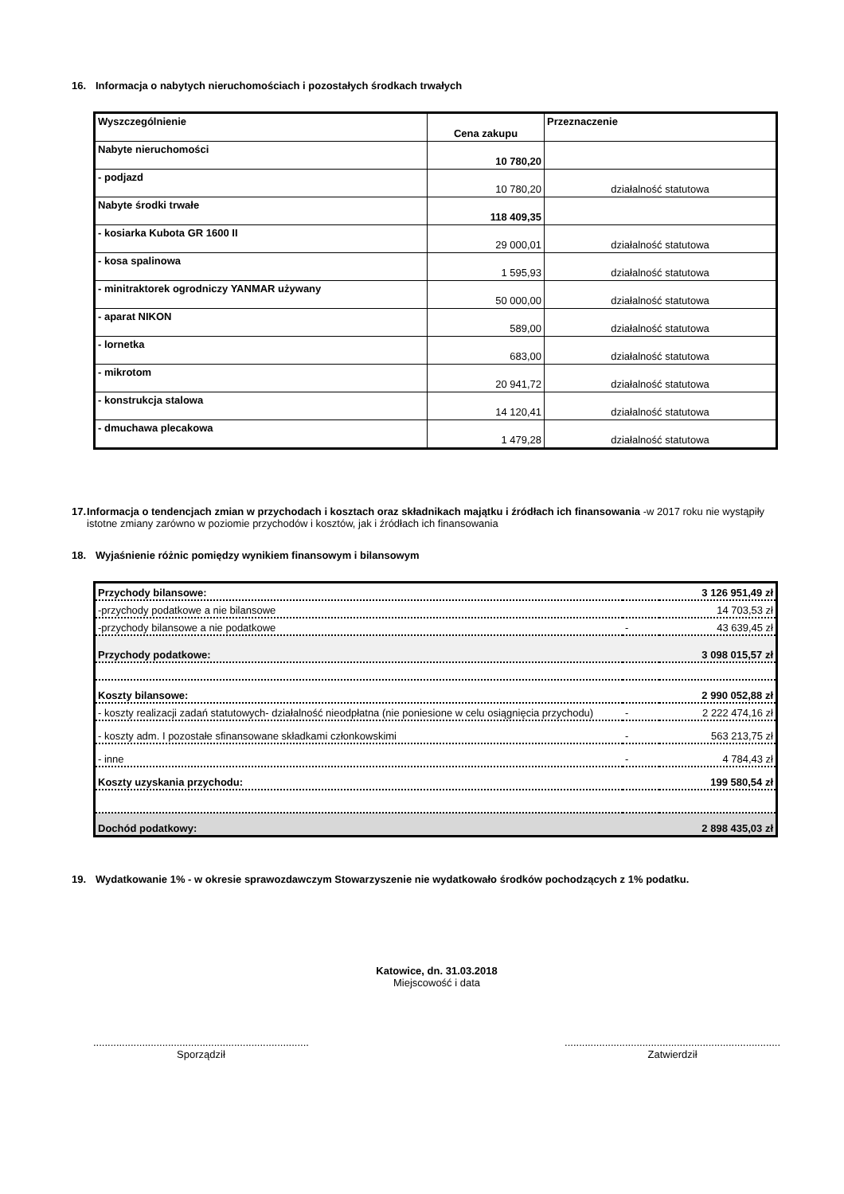16. Informacja o nabytych nieruchomościach i pozostałych środkach trwałych
| Wyszczególnienie | Cena zakupu | Przeznaczenie |
| Nabyte nieruchomości | 10 780,20 | |
| - podjazd | 10 780,20 | działalność statutowa |
| Nabyte środki trwałe | 118 409,35 | |
| - kosiarka Kubota GR 1600 II | 29 000,01 | działalność statutowa |
| - kosa spalinowa | 1 595,93 | działalność statutowa |
| - minitraktorek ogrodniczy YANMAR używany | 50 000,00 | działalność statutowa |
| - aparat NIKON | 589,00 | działalność statutowa |
| - lornetka | 683,00 | działalność statutowa |
| - mikrotom | 20 941,72 | działalność statutowa |
| - konstrukcja stalowa | 14 120,41 | działalność statutowa |
| - dmuchawa plecakowa | 1 479,28 | działalność statutowa |
17. Informacja o tendencjach zmian w przychodach i kosztach oraz składnikach majątku i źródłach ich finansowania -w 2017 roku nie wystąpiły istotne zmiany zarówno w poziomie przychodów i kosztów, jak i źródłach ich finansowania
18. Wyjaśnienie różnic pomiędzy wynikiem finansowym i bilansowym
| Przychody bilansowe: | | 3 126 951,49 zł |
| -przychody podatkowe a nie bilansowe | | 14 703,53 zł |
| -przychody bilansowe a nie podatkowe | - | 43 639,45 zł |
| Przychody podatkowe: | | 3 098 015,57 zł |
| Koszty bilansowe: | | 2 990 052,88 zł |
| - koszty realizacji zadań statutowych- działalność nieodpłatna (nie poniesione w celu osiągnięcia przychodu) | - | 2 222 474,16 zł |
| - koszty adm. I pozostałe sfinansowane składkami członkowskimi | - | 563 213,75 zł |
| - inne | - | 4 784,43 zł |
| Koszty uzyskania przychodu: | | 199 580,54 zł |
| Dochód podatkowy: | | 2 898 435,03 zł |
19. Wydatkowanie 1% - w okresie sprawozdawczym Stowarzyszenie nie wydatkowało środków pochodzących z 1% podatku.
Katowice, dn. 31.03.2018
Miejscowość i data
...........................................................................
Sporządził
...........................................................................
Zatwierdził